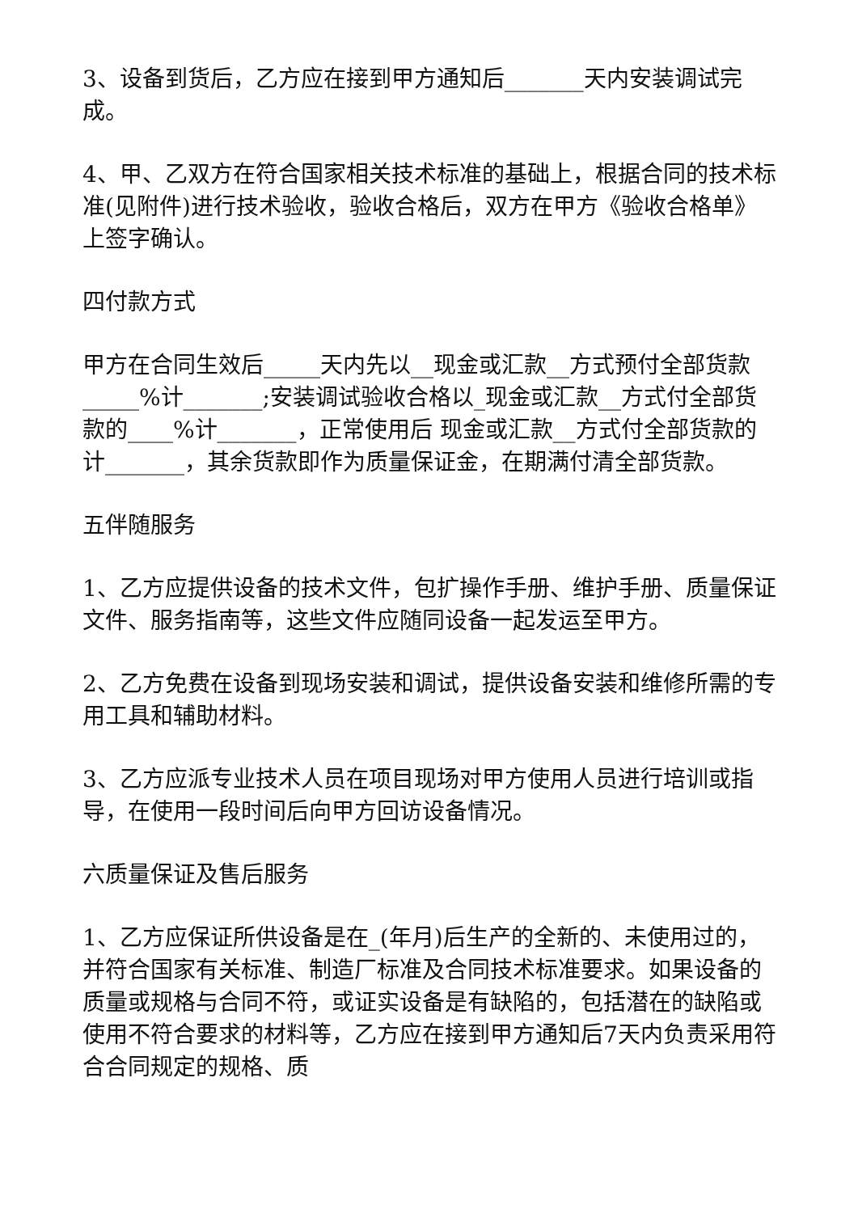3、设备到货后，乙方应在接到甲方通知后_______天内安装调试完成。
4、甲、乙双方在符合国家相关技术标准的基础上，根据合同的技术标准(见附件)进行技术验收，验收合格后，双方在甲方《验收合格单》上签字确认。
四付款方式
甲方在合同生效后_____天内先以__现金或汇款__方式预付全部货款_____%计_______;安装调试验收合格以_现金或汇款__方式付全部货款的____%计_______，正常使用后 现金或汇款__方式付全部货款的计_______，其余货款即作为质量保证金，在期满付清全部货款。
五伴随服务
1、乙方应提供设备的技术文件，包扩操作手册、维护手册、质量保证文件、服务指南等，这些文件应随同设备一起发运至甲方。
2、乙方免费在设备到现场安装和调试，提供设备安装和维修所需的专用工具和辅助材料。
3、乙方应派专业技术人员在项目现场对甲方使用人员进行培训或指导，在使用一段时间后向甲方回访设备情况。
六质量保证及售后服务
1、乙方应保证所供设备是在_(年月)后生产的全新的、未使用过的，并符合国家有关标准、制造厂标准及合同技术标准要求。如果设备的质量或规格与合同不符，或证实设备是有缺陷的，包括潜在的缺陷或使用不符合要求的材料等，乙方应在接到甲方通知后7天内负责采用符合合同规定的规格、质